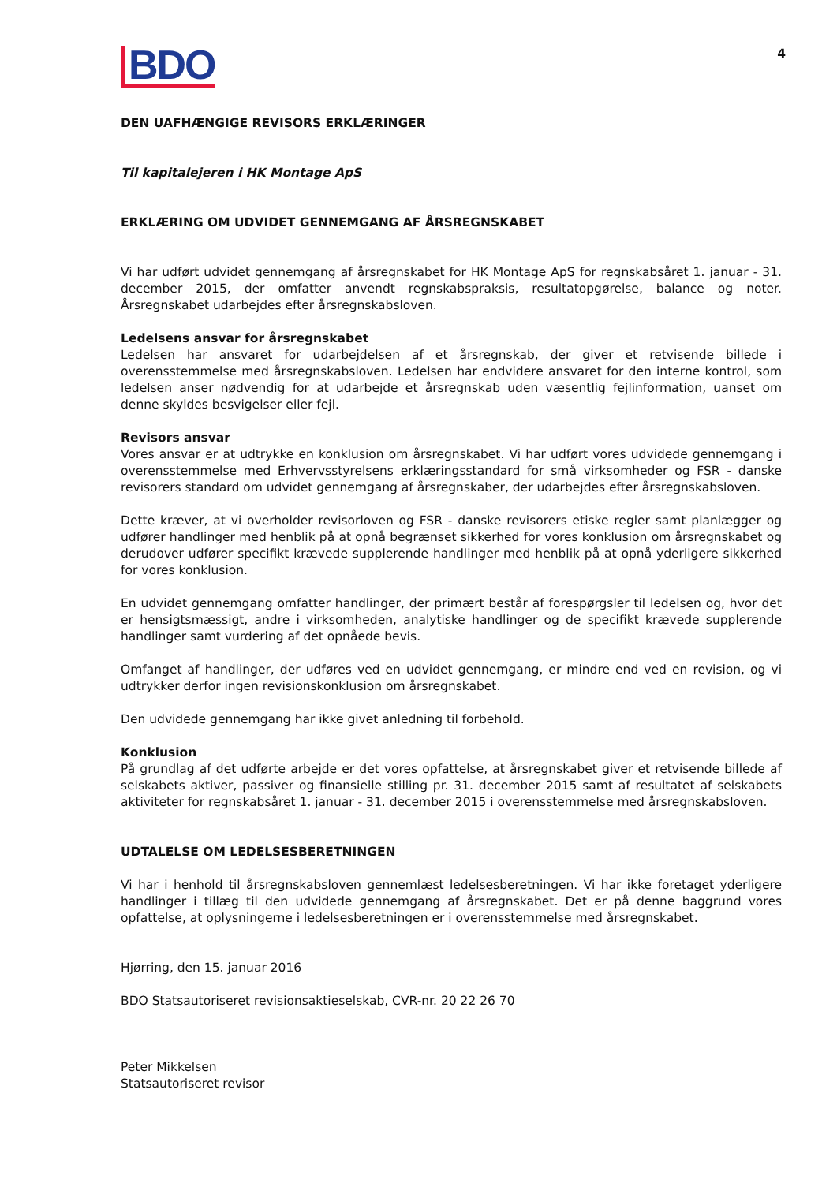BDO
4
DEN UAFHÆNGIGE REVISORS ERKLÆRINGER
Til kapitalejeren i HK Montage ApS
ERKLÆRING OM UDVIDET GENNEMGANG AF ÅRSREGNSKABET
Vi har udført udvidet gennemgang af årsregnskabet for HK Montage ApS for regnskabsåret 1. januar - 31. december 2015, der omfatter anvendt regnskabspraksis, resultatopgørelse, balance og noter. Årsregnskabet udarbejdes efter årsregnskabsloven.
Ledelsens ansvar for årsregnskabet
Ledelsen har ansvaret for udarbejdelsen af et årsregnskab, der giver et retvisende billede i overensstemmelse med årsregnskabsloven. Ledelsen har endvidere ansvaret for den interne kontrol, som ledelsen anser nødvendig for at udarbejde et årsregnskab uden væsentlig fejlinformation, uanset om denne skyldes besvigelser eller fejl.
Revisors ansvar
Vores ansvar er at udtrykke en konklusion om årsregnskabet. Vi har udført vores udvidede gennemgang i overensstemmelse med Erhvervsstyrelsens erklæringsstandard for små virksomheder og FSR - danske revisorers standard om udvidet gennemgang af årsregnskaber, der udarbejdes efter årsregnskabsloven.
Dette kræver, at vi overholder revisorloven og FSR - danske revisorers etiske regler samt planlægger og udfører handlinger med henblik på at opnå begrænset sikkerhed for vores konklusion om årsregnskabet og derudover udfører specifikt krævede supplerende handlinger med henblik på at opnå yderligere sikkerhed for vores konklusion.
En udvidet gennemgang omfatter handlinger, der primært består af forespørgsler til ledelsen og, hvor det er hensigtsmæssigt, andre i virksomheden, analytiske handlinger og de specifikt krævede supplerende handlinger samt vurdering af det opnåede bevis.
Omfanget af handlinger, der udføres ved en udvidet gennemgang, er mindre end ved en revision, og vi udtrykker derfor ingen revisionskonklusion om årsregnskabet.
Den udvidede gennemgang har ikke givet anledning til forbehold.
Konklusion
På grundlag af det udførte arbejde er det vores opfattelse, at årsregnskabet giver et retvisende billede af selskabets aktiver, passiver og finansielle stilling pr. 31. december 2015 samt af resultatet af selskabets aktiviteter for regnskabsåret 1. januar - 31. december 2015 i overensstemmelse med årsregnskabsloven.
UDTALELSE OM LEDELSESBERETNINGEN
Vi har i henhold til årsregnskabsloven gennemlæst ledelsesberetningen. Vi har ikke foretaget yderligere handlinger i tillæg til den udvidede gennemgang af årsregnskabet. Det er på denne baggrund vores opfattelse, at oplysningerne i ledelsesberetningen er i overensstemmelse med årsregnskabet.
Hjørring, den 15. januar 2016
BDO Statsautoriseret revisionsaktieselskab, CVR-nr. 20 22 26 70
Peter Mikkelsen
Statsautoriseret revisor